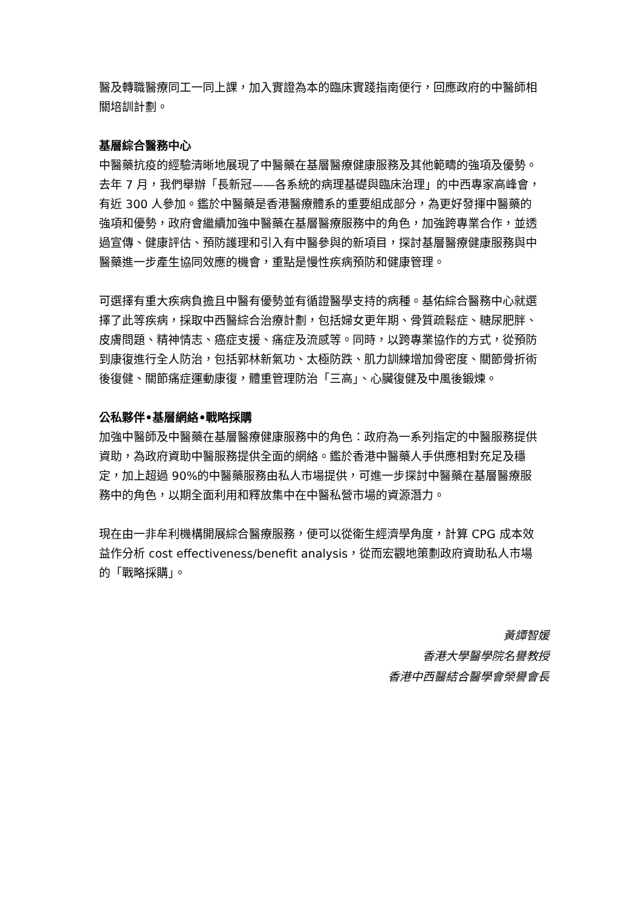醫及轉職醫療同工一同上課，加入實證為本的臨床實踐指南便行，回應政府的中醫師相關培訓計劃。
基層綜合醫務中心
中醫藥抗疫的經驗清晰地展現了中醫藥在基層醫療健康服務及其他範疇的強項及優勢。去年 7 月，我們舉辦「長新冠——各系統的病理基礎與臨床治理」的中西專家高峰會，有近 300 人參加。鑑於中醫藥是香港醫療體系的重要組成部分，為更好發揮中醫藥的強項和優勢，政府會繼續加強中醫藥在基層醫療服務中的角色，加強跨專業合作，並透過宣傳、健康評估、預防護理和引入有中醫參與的新項目，探討基層醫療健康服務與中醫藥進一步產生協同效應的機會，重點是慢性疾病預防和健康管理。
可選擇有重大疾病負擔且中醫有優勢並有循證醫學支持的病種。基佑綜合醫務中心就選擇了此等疾病，採取中西醫綜合治療計劃，包括婦女更年期、骨質疏鬆症、糖尿肥胖、皮膚問題、精神情志、癌症支援、痛症及流感等。同時，以跨專業協作的方式，從預防到康復進行全人防治，包括郭林新氣功、太極防跌、肌力訓練增加骨密度、關節骨折術後復健、關節痛症運動康復，體重管理防治「三高」、心臟復健及中風後鍛煉。
公私夥伴•基層網絡•戰略採購
加強中醫師及中醫藥在基層醫療健康服務中的角色：政府為一系列指定的中醫服務提供資助，為政府資助中醫服務提供全面的網絡。鑑於香港中醫藥人手供應相對充足及穩定，加上超過 90%的中醫藥服務由私人市場提供，可進一步探討中醫藥在基層醫療服務中的角色，以期全面利用和釋放集中在中醫私營市場的資源潛力。
現在由一非牟利機構開展綜合醫療服務，便可以從衛生經濟學角度，計算 CPG 成本效益作分析 cost effectiveness/benefit analysis，從而宏觀地策劃政府資助私人市場的「戰略採購」。
黃譚智媛
香港大學醫學院名譽教授
香港中西醫結合醫學會榮譽會長